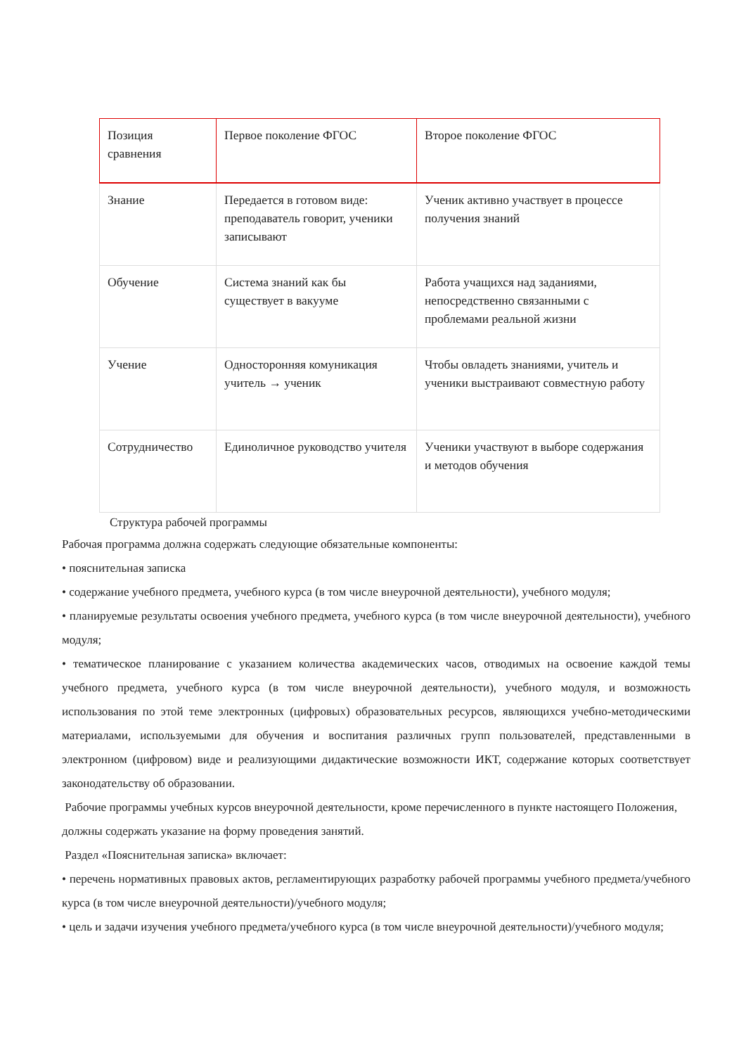| Позиция сравнения | Первое поколение ФГОС | Второе поколение ФГОС |
| --- | --- | --- |
| Знание | Передается в готовом виде: преподаватель говорит, ученики записывают | Ученик активно участвует в процессе получения знаний |
| Обучение | Система знаний как бы существует в вакууме | Работа учащихся над заданиями, непосредственно связанными с проблемами реальной жизни |
| Учение | Односторонняя комуникация учитель → ученик | Чтобы овладеть знаниями, учитель и ученики выстраивают совместную работу |
| Сотрудничество | Единоличное руководство учителя | Ученики участвуют в выборе содержания и методов обучения |
Структура рабочей программы
Рабочая программа должна содержать следующие обязательные компоненты:
• пояснительная записка
• содержание учебного предмета, учебного курса (в том числе внеурочной деятельности), учебного модуля;
• планируемые результаты освоения учебного предмета, учебного курса (в том числе внеурочной деятельности), учебного модуля;
• тематическое планирование с указанием количества академических часов, отводимых на освоение каждой темы учебного предмета, учебного курса (в том числе внеурочной деятельности), учебного модуля, и возможность использования по этой теме электронных (цифровых) образовательных ресурсов, являющихся учебно-методическими материалами, используемыми для обучения и воспитания различных групп пользователей, представленными в электронном (цифровом) виде и реализующими дидактические возможности ИКТ, содержание которых соответствует законодательству об образовании.
Рабочие программы учебных курсов внеурочной деятельности, кроме перечисленного в пункте настоящего Положения, должны содержать указание на форму проведения занятий.
Раздел «Пояснительная записка» включает:
• перечень нормативных правовых актов, регламентирующих разработку рабочей программы учебного предмета/учебного курса (в том числе внеурочной деятельности)/учебного модуля;
• цель и задачи изучения учебного предмета/учебного курса (в том числе внеурочной деятельности)/учебного модуля;